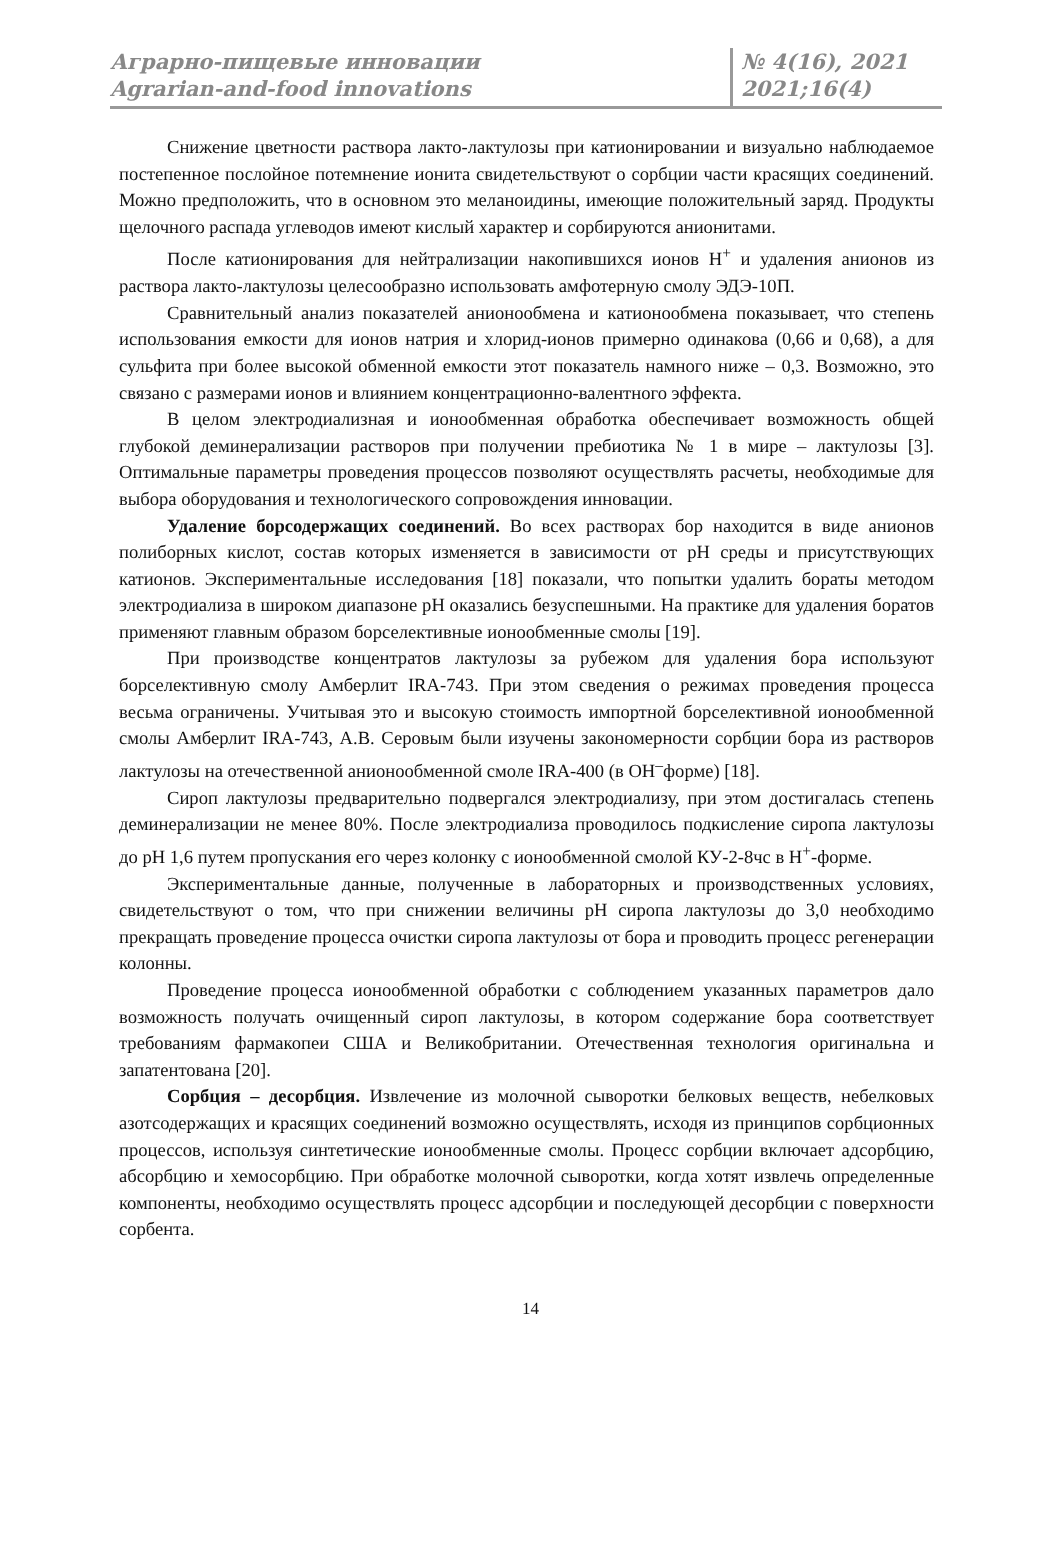Аграрно-пищевые инновации
Agrarian-and-food innovations
№ 4(16), 2021
2021;16(4)
Снижение цветности раствора лакто-лактулозы при катионировании и визуально наблюдаемое постепенное послойное потемнение ионита свидетельствуют о сорбции части красящих соединений. Можно предположить, что в основном это меланоидины, имеющие положительный заряд. Продукты щелочного распада углеводов имеют кислый характер и сорбируются анионитами.
После катионирования для нейтрализации накопившихся ионов H<sup>+</sup> и удаления анионов из раствора лакто-лактулозы целесообразно использовать амфотерную смолу ЭДЭ-10П.
Сравнительный анализ показателей анионообмена и катионообмена показывает, что степень использования емкости для ионов натрия и хлорид-ионов примерно одинакова (0,66 и 0,68), а для сульфита при более высокой обменной емкости этот показатель намного ниже – 0,3. Возможно, это связано с размерами ионов и влиянием концентрационно-валентного эффекта.
В целом электродиализная и ионообменная обработка обеспечивает возможность общей глубокой деминерализации растворов при получении пребиотика № 1 в мире – лактулозы [3]. Оптимальные параметры проведения процессов позволяют осуществлять расчеты, необходимые для выбора оборудования и технологического сопровождения инновации.
Удаление борсодержащих соединений. Во всех растворах бор находится в виде анионов полиборных кислот, состав которых изменяется в зависимости от pH среды и присутствующих катионов. Экспериментальные исследования [18] показали, что попытки удалить бораты методом электродиализа в широком диапазоне pH оказались безуспешными. На практике для удаления боратов применяют главным образом борселективные ионообменные смолы [19].
При производстве концентратов лактулозы за рубежом для удаления бора используют борселективную смолу Амберлит IRA-743. При этом сведения о режимах проведения процесса весьма ограничены. Учитывая это и высокую стоимость импортной борселективной ионообменной смолы Амберлит IRA-743, А.В. Серовым были изучены закономерности сорбции бора из растворов лактулозы на отечественной анионообменной смоле IRA-400 (в OH<sup>–</sup>форме) [18].
Сироп лактулозы предварительно подвергался электродиализу, при этом достигалась степень деминерализации не менее 80%. После электродиализа проводилось подкисление сиропа лактулозы до pH 1,6 путем пропускания его через колонку с ионообменной смолой КУ-2-8чс в H<sup>+</sup>-форме.
Экспериментальные данные, полученные в лабораторных и производственных условиях, свидетельствуют о том, что при снижении величины pH сиропа лактулозы до 3,0 необходимо прекращать проведение процесса очистки сиропа лактулозы от бора и проводить процесс регенерации колонны.
Проведение процесса ионообменной обработки с соблюдением указанных параметров дало возможность получать очищенный сироп лактулозы, в котором содержание бора соответствует требованиям фармакопеи США и Великобритании. Отечественная технология оригинальна и запатентована [20].
Сорбция – десорбция. Извлечение из молочной сыворотки белковых веществ, небелковых азотсодержащих и красящих соединений возможно осуществлять, исходя из принципов сорбционных процессов, используя синтетические ионообменные смолы. Процесс сорбции включает адсорбцию, абсорбцию и хемосорбцию. При обработке молочной сыворотки, когда хотят извлечь определенные компоненты, необходимо осуществлять процесс адсорбции и последующей десорбции с поверхности сорбента.
14